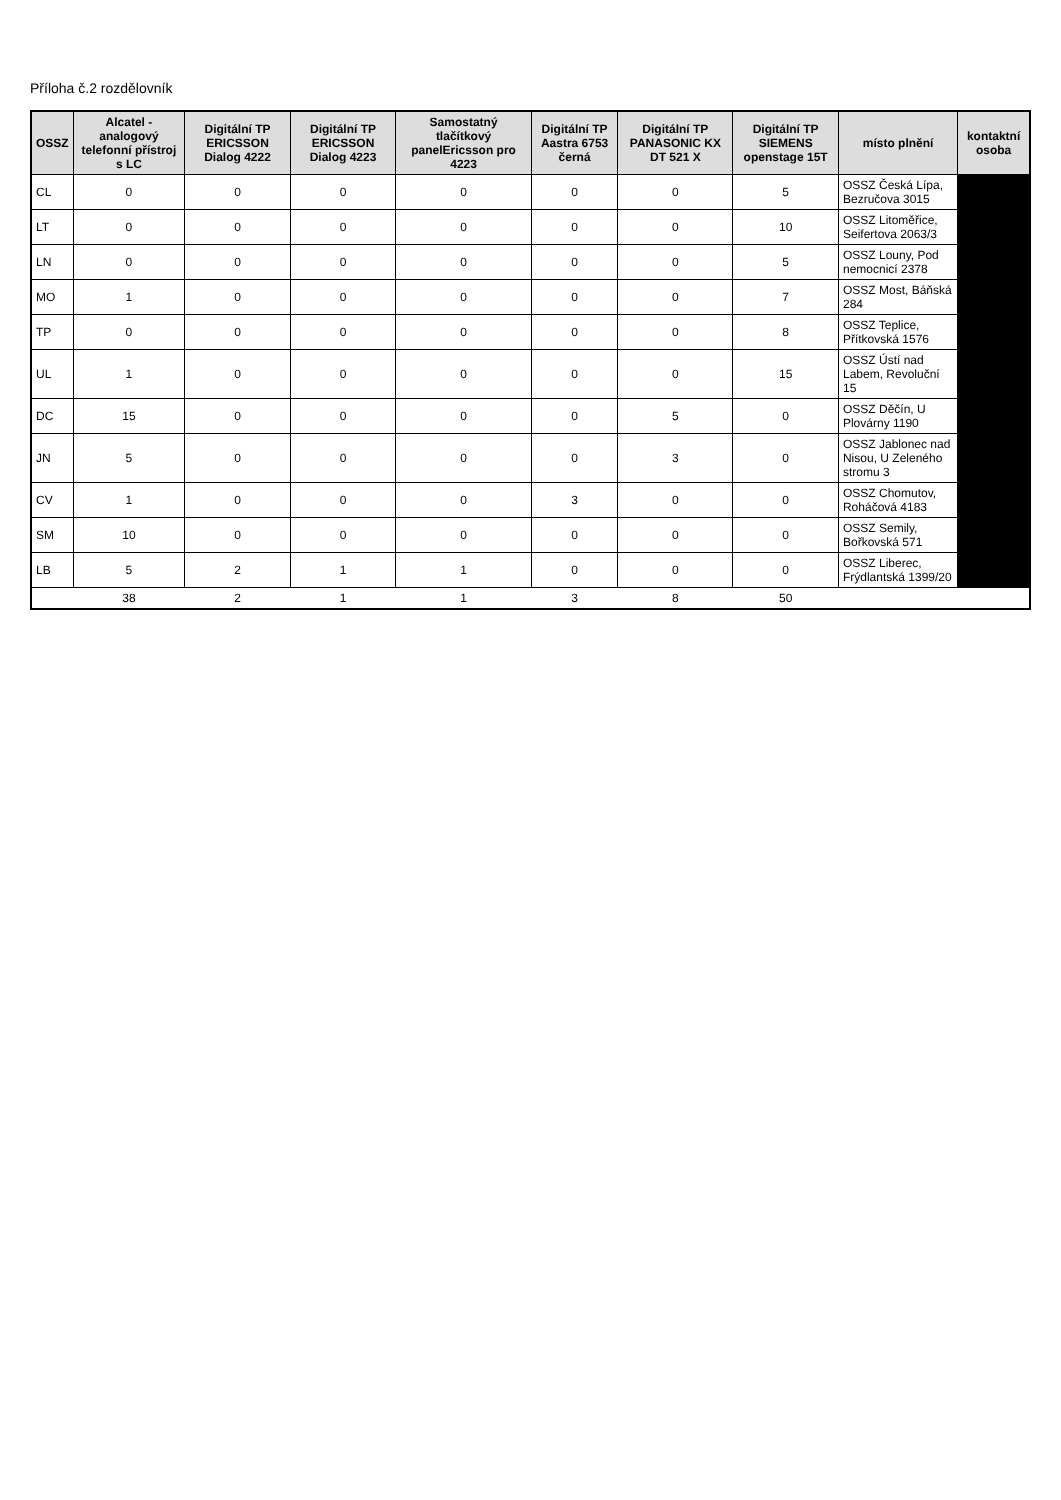Příloha č.2 rozdělovník
| OSSZ | Alcatel - analogový telefonní přístroj s LC | Digitální TP ERICSSON Dialog 4222 | Digitální TP ERICSSON Dialog 4223 | Samostatný tlačítkový panelEricsson pro 4223 | Digitální TP Aastra 6753 černá | Digitální TP PANASONIC KX DT 521 X | Digitální TP SIEMENS openstage 15T | místo plnění | kontaktní osoba |
| --- | --- | --- | --- | --- | --- | --- | --- | --- | --- |
| CL | 0 | 0 | 0 | 0 | 0 | 0 | 5 | OSSZ Česká Lípa, Bezručova 3015 | |
| LT | 0 | 0 | 0 | 0 | 0 | 0 | 10 | OSSZ Litoměřice, Seifertova 2063/3 | |
| LN | 0 | 0 | 0 | 0 | 0 | 0 | 5 | OSSZ Louny, Pod nemocnicí 2378 | |
| MO | 1 | 0 | 0 | 0 | 0 | 0 | 7 | OSSZ Most, Báňská 284 | |
| TP | 0 | 0 | 0 | 0 | 0 | 0 | 8 | OSSZ Teplice, Přítkovská 1576 | |
| UL | 1 | 0 | 0 | 0 | 0 | 0 | 15 | OSSZ Ústí nad Labem, Revoluční 15 | |
| DC | 15 | 0 | 0 | 0 | 0 | 5 | 0 | OSSZ Děčín, U Plovárny 1190 | |
| JN | 5 | 0 | 0 | 0 | 0 | 3 | 0 | OSSZ Jablonec nad Nisou, U Zeleného stromu 3 | |
| CV | 1 | 0 | 0 | 0 | 3 | 0 | 0 | OSSZ Chomutov, Roháčová 4183 | |
| SM | 10 | 0 | 0 | 0 | 0 | 0 | 0 | OSSZ Semily, Bořkovská 571 | |
| LB | 5 | 2 | 1 | 1 | 0 | 0 | 0 | OSSZ Liberec, Frýdlantská 1399/20 | |
| | 38 | 2 | 1 | 1 | 3 | 8 | 50 | | |